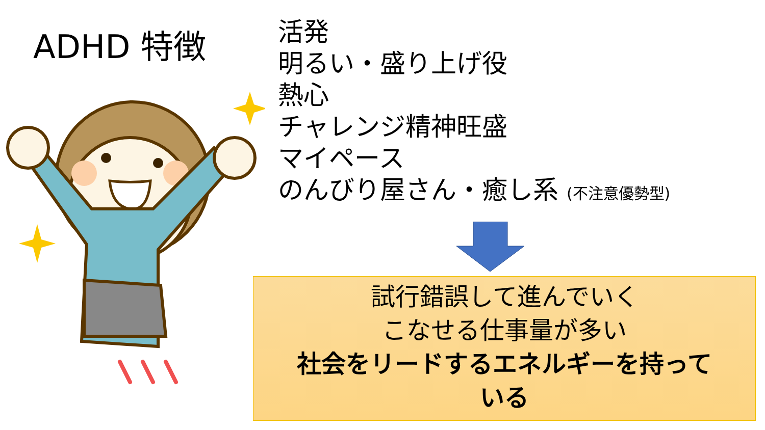ADHD 特徴
活発
明るい・盛り上げ役
熱心
チャレンジ精神旺盛
マイペース
のんびり屋さん・癒し系 (不注意優勢型)
試行錯誤して進んでいく
こなせる仕事量が多い
社会をリードするエネルギーを持って
いる